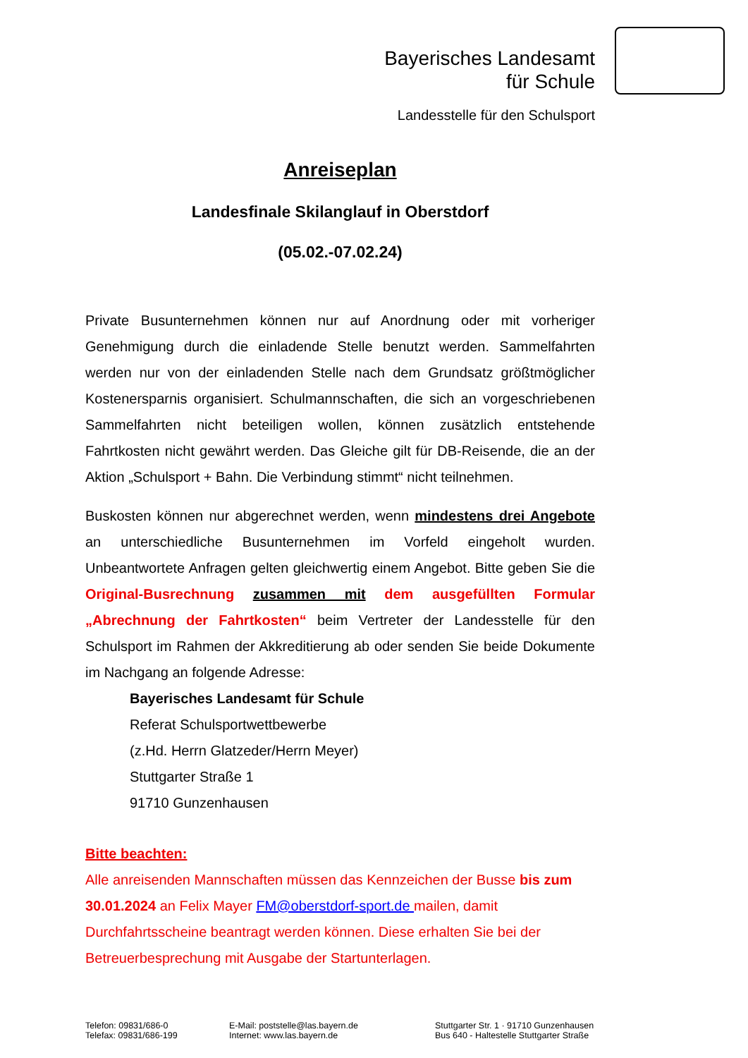Bayerisches Landesamt
für Schule
Landesstelle für den Schulsport
Anreiseplan
Landesfinale Skilanglauf in Oberstdorf
(05.02.-07.02.24)
Private Busunternehmen können nur auf Anordnung oder mit vorheriger Genehmigung durch die einladende Stelle benutzt werden. Sammelfahrten werden nur von der einladenden Stelle nach dem Grundsatz größtmöglicher Kostenersparnis organisiert. Schulmannschaften, die sich an vorgeschriebenen Sammelfahrten nicht beteiligen wollen, können zusätzlich entstehende Fahrtkosten nicht gewährt werden. Das Gleiche gilt für DB-Reisende, die an der Aktion „Schulsport + Bahn. Die Verbindung stimmt“ nicht teilnehmen.
Buskosten können nur abgerechnet werden, wenn mindestens drei Angebote an unterschiedliche Busunternehmen im Vorfeld eingeholt wurden. Unbeantwortete Anfragen gelten gleichwertig einem Angebot. Bitte geben Sie die Original-Busrechnung zusammen mit dem ausgefüllten Formular „Abrechnung der Fahrtkosten“ beim Vertreter der Landesstelle für den Schulsport im Rahmen der Akkreditierung ab oder senden Sie beide Dokumente im Nachgang an folgende Adresse:
Bayerisches Landesamt für Schule
Referat Schulsportwettbewerbe
(z.Hd. Herrn Glatzeder/Herrn Meyer)
Stuttgarter Straße 1
91710 Gunzenhausen
Bitte beachten:
Alle anreisenden Mannschaften müssen das Kennzeichen der Busse bis zum 30.01.2024 an Felix Mayer FM@oberstdorf-sport.de mailen, damit Durchfahrtsscheine beantragt werden können. Diese erhalten Sie bei der Betreuerbesprechung mit Ausgabe der Startunterlagen.
Telefon: 09831/686-0
Telefax: 09831/686-199
E-Mail: poststelle@las.bayern.de
Internet: www.las.bayern.de
Stuttgarter Str. 1 · 91710 Gunzenhausen
Bus 640 - Haltestelle Stuttgarter Straße